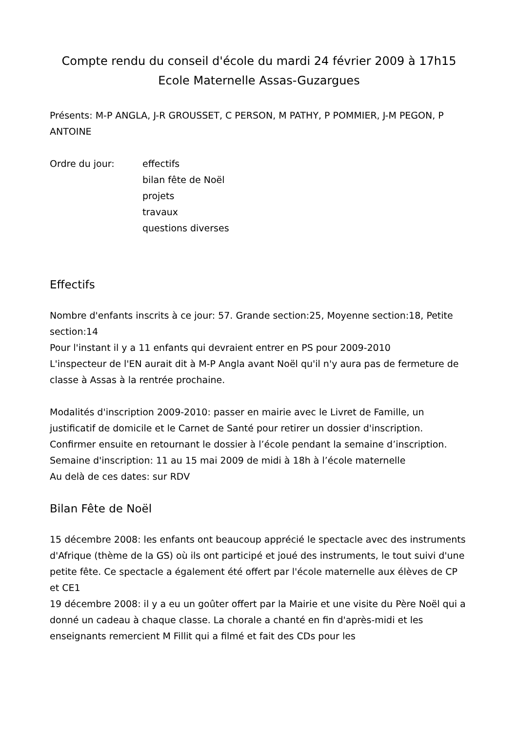Compte rendu du conseil d'école du mardi 24 février 2009 à 17h15
Ecole Maternelle Assas-Guzargues
Présents: M-P ANGLA, J-R GROUSSET, C PERSON, M PATHY, P POMMIER, J-M PEGON, P ANTOINE
Ordre du jour: effectifs
bilan fête de Noël
projets
travaux
questions diverses
Effectifs
Nombre d'enfants inscrits à ce jour: 57. Grande section:25, Moyenne section:18, Petite section:14
Pour l'instant il y a 11 enfants qui devraient entrer en PS pour 2009-2010
L'inspecteur de l'EN aurait dit à M-P Angla avant Noël qu'il n'y aura pas de fermeture de classe à Assas à la rentrée prochaine.
Modalités d'inscription 2009-2010: passer en mairie avec le Livret de Famille, un justificatif de domicile et le Carnet de Santé pour retirer un dossier d'inscription. Confirmer ensuite en retournant le dossier à l’école pendant la semaine d’inscription.
Semaine d'inscription: 11 au 15 mai 2009 de midi à 18h à l’école maternelle
Au delà de ces dates: sur RDV
Bilan Fête de Noël
15 décembre 2008: les enfants ont beaucoup apprécié le spectacle avec des instruments d'Afrique (thème de la GS) où ils ont participé et joué des instruments, le tout suivi d'une petite fête. Ce spectacle a également été offert par l'école maternelle aux élèves de CP et CE1
19 décembre 2008: il y a eu un goûter offert par la Mairie et une visite du Père Noël qui a donné un cadeau à chaque classe. La chorale a chanté en fin d'après-midi et les enseignants remercient M Fillit qui a filmé et fait des CDs pour les